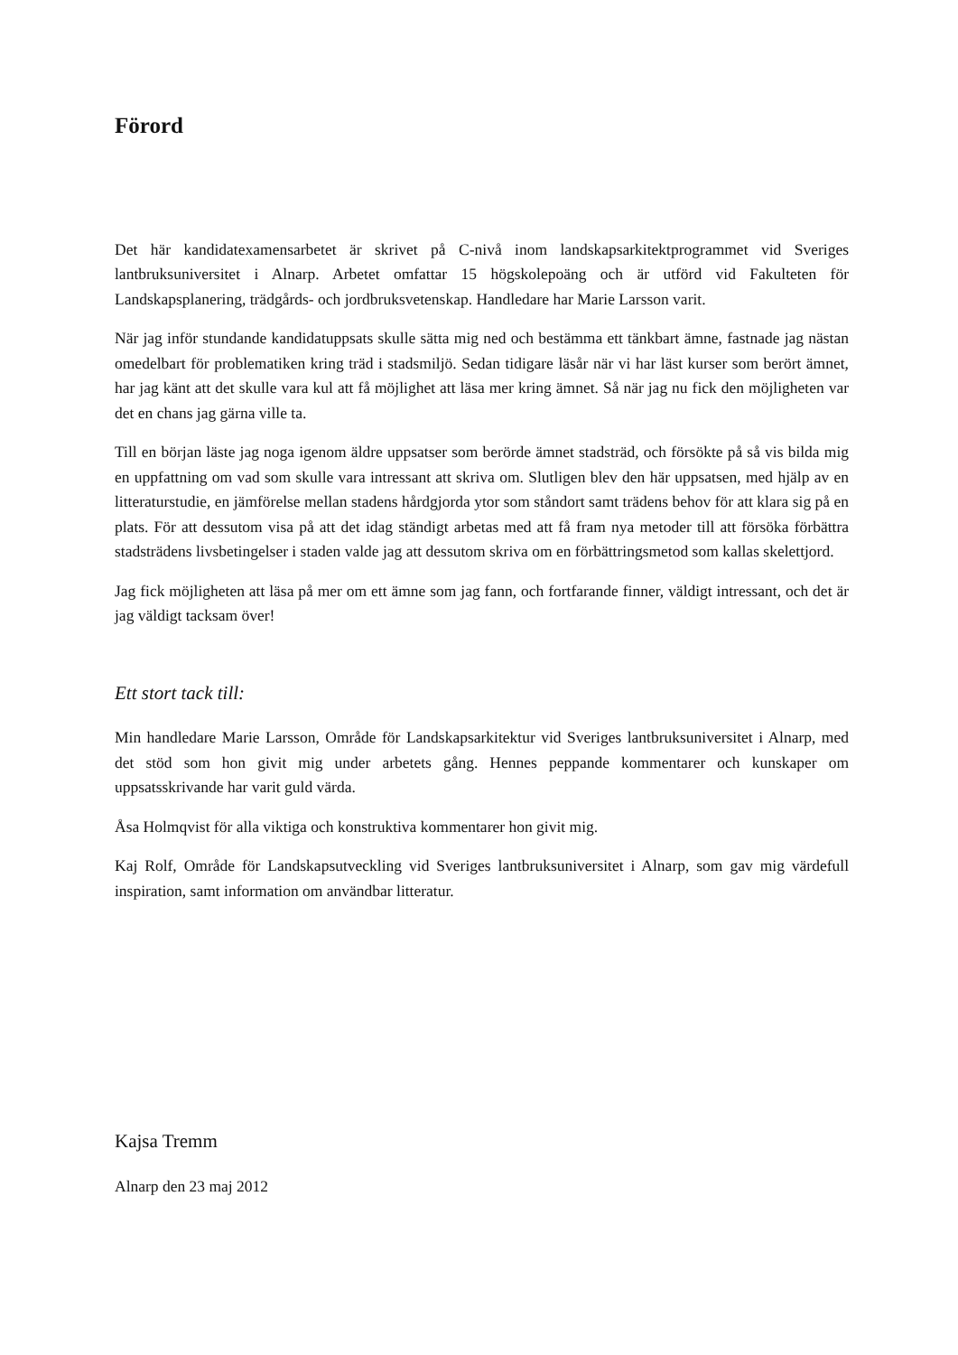Förord
Det här kandidatexamensarbetet är skrivet på C-nivå inom landskapsarkitektprogrammet vid Sveriges lantbruksuniversitet i Alnarp. Arbetet omfattar 15 högskolepoäng och är utförd vid Fakulteten för Landskapsplanering, trädgårds- och jordbruksvetenskap. Handledare har Marie Larsson varit.
När jag inför stundande kandidatuppsats skulle sätta mig ned och bestämma ett tänkbart ämne, fastnade jag nästan omedelbart för problematiken kring träd i stadsmiljö. Sedan tidigare läsår när vi har läst kurser som berört ämnet, har jag känt att det skulle vara kul att få möjlighet att läsa mer kring ämnet. Så när jag nu fick den möjligheten var det en chans jag gärna ville ta.
Till en början läste jag noga igenom äldre uppsatser som berörde ämnet stadsträd, och försökte på så vis bilda mig en uppfattning om vad som skulle vara intressant att skriva om. Slutligen blev den här uppsatsen, med hjälp av en litteraturstudie, en jämförelse mellan stadens hårdgjorda ytor som ståndort samt trädens behov för att klara sig på en plats. För att dessutom visa på att det idag ständigt arbetas med att få fram nya metoder till att försöka förbättra stadsträdens livsbetingelser i staden valde jag att dessutom skriva om en förbättringsmetod som kallas skelettjord.
Jag fick möjligheten att läsa på mer om ett ämne som jag fann, och fortfarande finner, väldigt intressant, och det är jag väldigt tacksam över!
Ett stort tack till:
Min handledare Marie Larsson, Område för Landskapsarkitektur vid Sveriges lantbruksuniversitet i Alnarp, med det stöd som hon givit mig under arbetets gång. Hennes peppande kommentarer och kunskaper om uppsatsskrivande har varit guld värda.
Åsa Holmqvist för alla viktiga och konstruktiva kommentarer hon givit mig.
Kaj Rolf, Område för Landskapsutveckling vid Sveriges lantbruksuniversitet i Alnarp, som gav mig värdefull inspiration, samt information om användbar litteratur.
Kajsa Tremm
Alnarp den 23 maj 2012